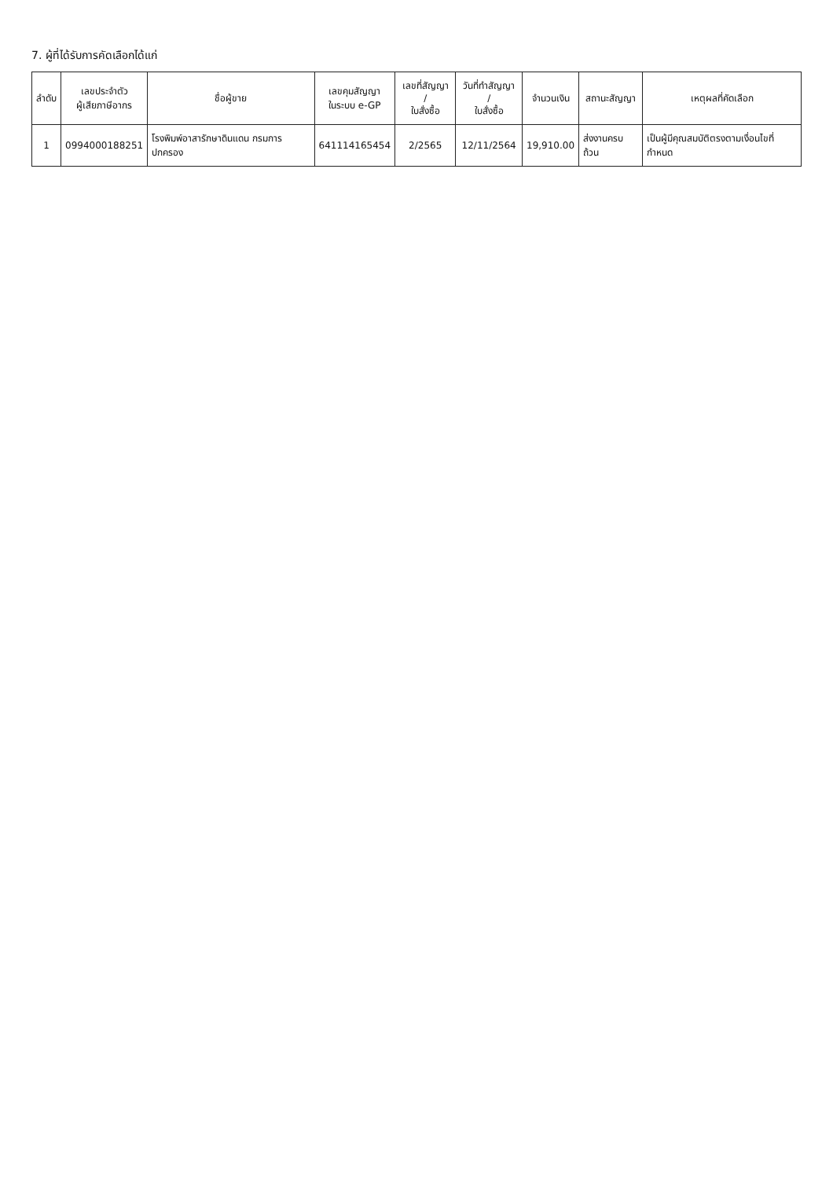7. ผู้ที่ได้รับการคัดเลือกได้แก่
| ลำดับ | เลขประจำตัว ผู้เสียภาษีอากร | ชื่อผู้ขาย | เลขคุมสัญญา ในระบบ e-GP | เลขที่สัญญา / ใบสั่งซื้อ | วันที่ทำสัญญา / ใบสั่งซื้อ | จำนวนเงิน | สถานะสัญญา | เหตุผลที่คัดเลือก |
| --- | --- | --- | --- | --- | --- | --- | --- | --- |
| 1 | 0994000188251 | โรงพิมพ์อาสารักษาดินแดน กรมการปกครอง | 641114165454 | 2/2565 | 12/11/2564 | 19,910.00 | ส่งงานครบถ้วน | เป็นผู้มีคุณสมบัติตรงตามเงื่อนไขที่กำหนด |